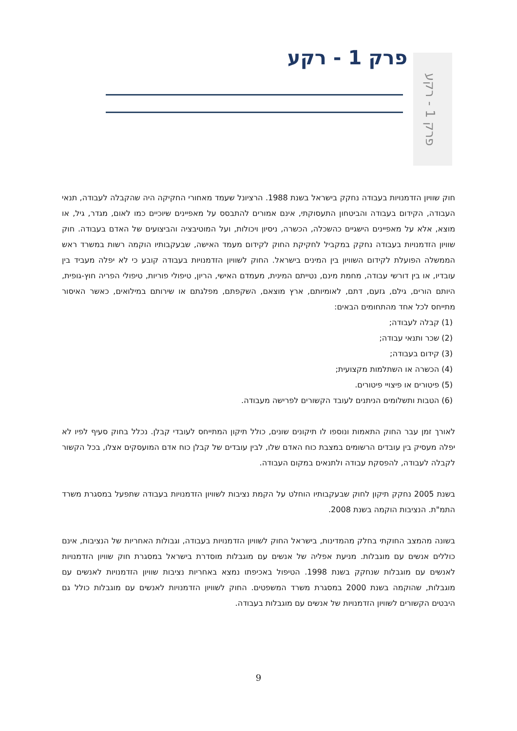פרק 1 - רקע
פרק 1 - רקע
חוק שוויון הזדמנויות בעבודה נחקק בישראל בשנת 1988. הרציונל שעמד מאחורי החקיקה היה שהקבלה לעבודה, תנאי העבודה, הקידום בעבודה והביטחון התעסוקתי, אינם אמורים להתבסס על מאפיינים שיוכיים כמו לאום, מגדר, גיל, או מוצא, אלא על מאפיינים הישגיים כהשכלה, הכשרה, ניסיון ויכולות, ועל המוטיבציה והביצועים של האדם בעבודה. חוק שוויון הזדמנויות בעבודה נחקק במקביל לחקיקת החוק לקידום מעמד האישה, שבעקבותיו הוקמה רשות במשרד ראש הממשלה הפועלת לקידום השוויון בין המינים בישראל. החוק לשוויון הזדמנויות בעבודה קובע כי לא יפלה מעביד בין עובדיו, או בין דורשי עבודה, מחמת מינם, נטייתם המינית, מעמדם האישי, הריון, טיפולי פוריות, טיפולי הפריה חוץ-גופית, היותם הורים, גילם, גזעם, דתם, לאומיותם, ארץ מוצאם, השקפתם, מפלגתם או שירותם במילואים, כאשר האיסור מתייחס לכל אחד מהתחומים הבאים:
(1) קבלה לעבודה;
(2) שכר ותנאי עבודה;
(3) קידום בעבודה;
(4) הכשרה או השתלמות מקצועית;
(5) פיטורים או פיצויי פיטורים.
(6) הטבות ותשלומים הניתנים לעובד הקשורים לפרישה מעבודה.
לאורך זמן עבר החוק התאמות ונוספו לו תיקונים שונים, כולל תיקון המתייחס לעובדי קבלן. נכלל בחוק סעיף לפיו לא יפלה מעסיק בין עובדים הרשומים במצבת כוח האדם שלו, לבין עובדים של קבלן כוח אדם המועסקים אצלו, בכל הקשור לקבלה לעבודה, להפסקת עבודה ולתנאים במקום העבודה.
בשנת 2005 נחקק תיקון לחוק שבעקבותיו הוחלט על הקמת נציבות לשוויון הזדמנויות בעבודה שתפעל במסגרת משרד התמ"ת. הנציבות הוקמה בשנת 2008.
בשונה מהמצב החוקתי בחלק מהמדינות, בישראל החוק לשוויון הזדמנויות בעבודה, וגבולות האחריות של הנציבות, אינם כוללים אנשים עם מוגבלות. מניעת אפליה של אנשים עם מוגבלות מוסדרת בישראל במסגרת חוק שוויון הזדמנויות לאנשים עם מוגבלות שנחקק בשנת 1998. הטיפול באכיפתו נמצא באחריות נציבות שוויון הזדמנויות לאנשים עם מוגבלות, שהוקמה בשנת 2000 במסגרת משרד המשפטים. החוק לשוויון הזדמנויות לאנשים עם מוגבלות כולל גם היבטים הקשורים לשוויון הזדמנויות של אנשים עם מוגבלות בעבודה.
9